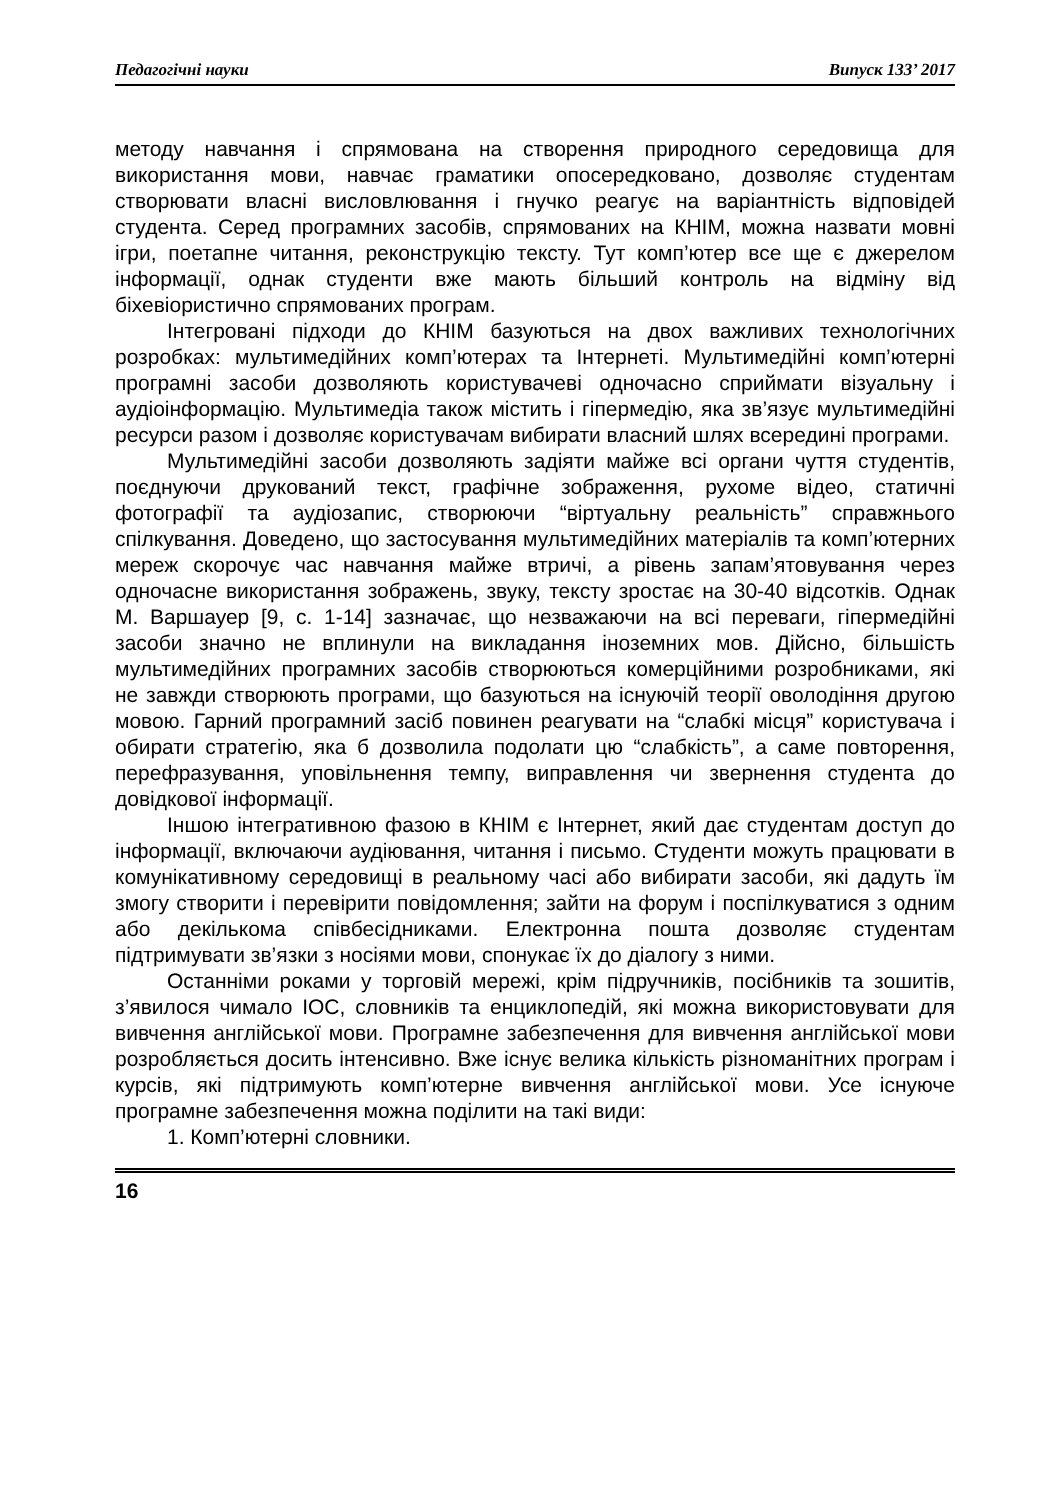Педагогічні науки Випуск 133’ 2017
методу навчання і спрямована на створення природного середовища для використання мови, навчає граматики опосередковано, дозволяє студентам створювати власні висловлювання і гнучко реагує на варіантність відповідей студента. Серед програмних засобів, спрямованих на КНІМ, можна назвати мовні ігри, поетапне читання, реконструкцію тексту. Тут комп’ютер все ще є джерелом інформації, однак студенти вже мають більший контроль на відміну від біхевіористично спрямованих програм.
Інтегровані підходи до КНІМ базуються на двох важливих технологічних розробках: мультимедійних комп’ютерах та Інтернеті. Мультимедійні комп’ютерні програмні засоби дозволяють користувачеві одночасно сприймати візуальну і аудіоінформацію. Мультимедіа також містить і гіпермедію, яка зв’язує мультимедійні ресурси разом і дозволяє користувачам вибирати власний шлях всередині програми.
Мультимедійні засоби дозволяють задіяти майже всі органи чуття студентів, поєднуючи друкований текст, графічне зображення, рухоме відео, статичні фотографії та аудіозапис, створюючи “віртуальну реальність” справжнього спілкування. Доведено, що застосування мультимедійних матеріалів та комп’ютерних мереж скорочує час навчання майже втричі, а рівень запам’ятовування через одночасне використання зображень, звуку, тексту зростає на 30-40 відсотків. Однак М. Варшауер [9, с. 1-14] зазначає, що незважаючи на всі переваги, гіпермедійні засоби значно не вплинули на викладання іноземних мов. Дійсно, більшість мультимедійних програмних засобів створюються комерційними розробниками, які не завжди створюють програми, що базуються на існуючій теорії оволодіння другою мовою. Гарний програмний засіб повинен реагувати на “слабкі місця” користувача і обирати стратегію, яка б дозволила подолати цю “слабкість”, а саме повторення, перефразування, уповільнення темпу, виправлення чи звернення студента до довідкової інформації.
Іншою інтегративною фазою в КНІМ є Інтернет, який дає студентам доступ до інформації, включаючи аудіювання, читання і письмо. Студенти можуть працювати в комунікативному середовищі в реальному часі або вибирати засоби, які дадуть їм змогу створити і перевірити повідомлення; зайти на форум і поспілкуватися з одним або декількома співбесідниками. Електронна пошта дозволяє студентам підтримувати зв’язки з носіями мови, спонукає їх до діалогу з ними.
Останніми роками у торговій мережі, крім підручників, посібників та зошитів, з’явилося чимало ІОС, словників та енциклопедій, які можна використовувати для вивчення англійської мови. Програмне забезпечення для вивчення англійської мови розробляється досить інтенсивно. Вже існує велика кількість різноманітних програм і курсів, які підтримують комп’ютерне вивчення англійської мови. Усе існуюче програмне забезпечення можна поділити на такі види:
1. Комп’ютерні словники.
16